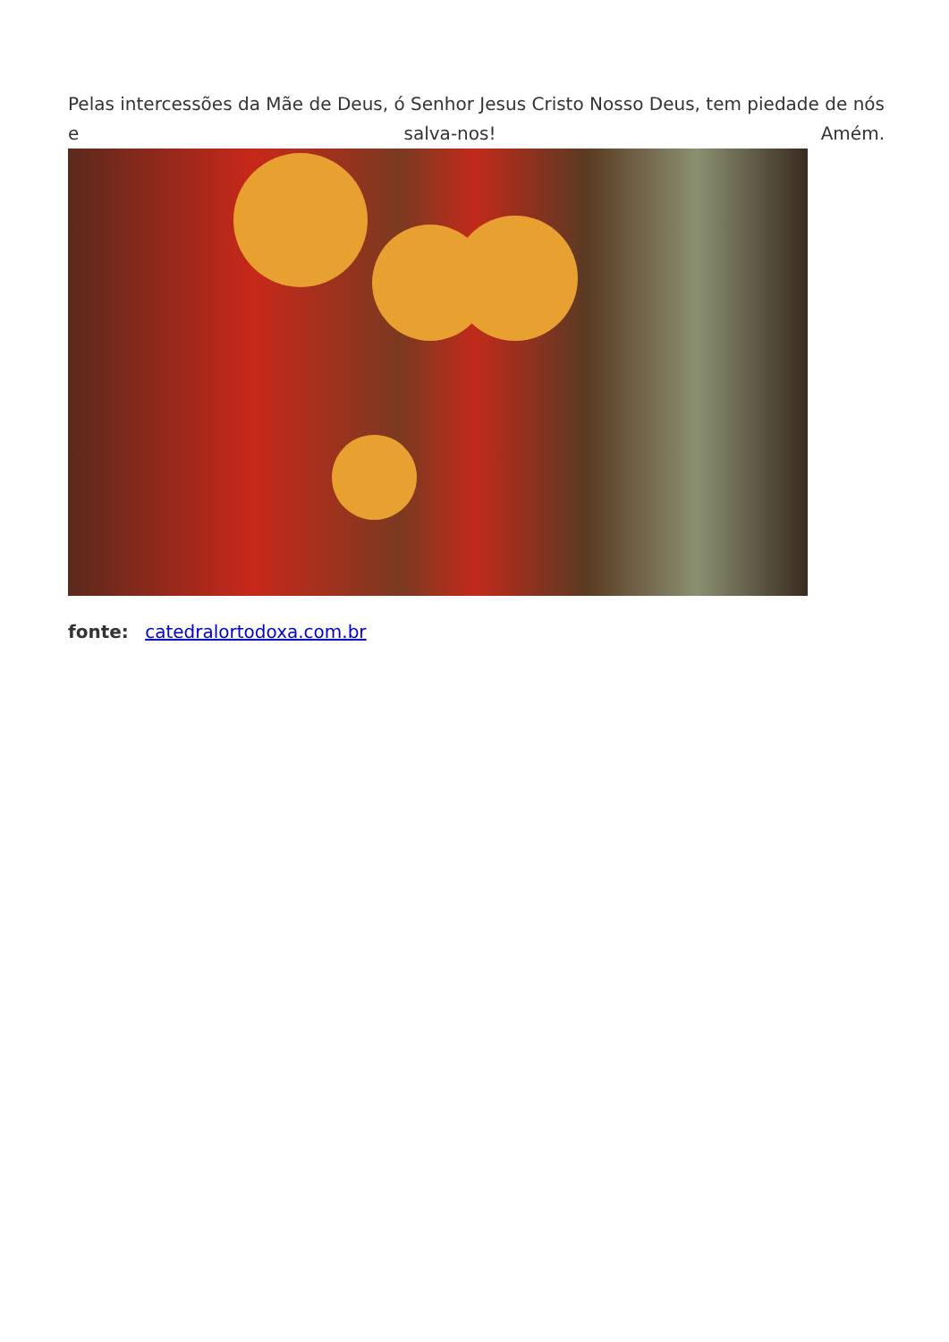Pelas intercessões da Mãe de Deus, ó Senhor Jesus Cristo Nosso Deus, tem piedade de nós e salva-nos! Amém.
fonte: catedralortodoxa.com.br